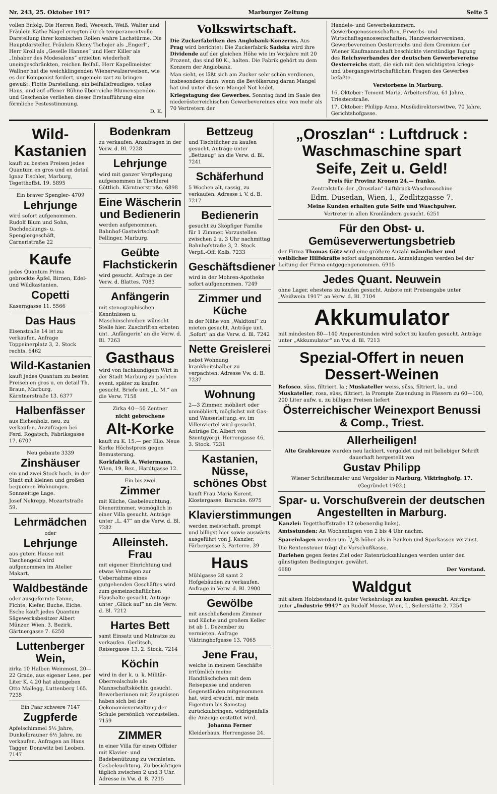Nr. 243, 25. Oktober 1917 Marburger Zeitung Seite 5
vollen Erfolg. Die Herren Redl, Weresch, Weiß, Walter und Fräulein Käthe Nagel erregten durch temperamentvolle Darstellung ihrer komischen Rollen wahre Lachstürme. Die Hauptdarsteller, Fräulein Klemy Tschojer als „Engerl“, Herr Kroll als „Geselle Hannes“ und Herr Killer als „Inhaber des Modesalons“ erzielten wiederholt uneingeschränkten, reichen Beifall. Herr Kapellmeister Wallner hat die weichklingenden Wienerwalzerweisen, wie es der Komponist fordert, ungemein zart zu bringen gewußt. Flotte Darstellung, ein beifallsfreudiges, volles Haus, und auf offener Bühne überreiche Blumenspenden und Geschenke verliehen dieser Erstaufführung eine förmliche Festesstimmung.
D. K.
Volkswirtschaft.
Die Zuckerfabriken des Anglobank-Konzerns. Aus Prag wird berichtet: Die Zuckerfabrik Sadska wird ihre Dividende auf der gleichen Höhe wie im Vorjahre mit 20 Prozent, das sind 80 K., halten. Die Fabrik gehört zu dem Konzern der Anglobank.
Man sieht, es läßt sich am Zucker sehr schön verdienen, insbesonders dann, wenn die Bevölkerung daran Mangel hat und unter diesem Mangel Not leidet.
Kriegstagung des Gewerbes. Sonntag fand im Saale des niederösterreichischen Gewerbevereines eine von mehr als 70 Vertretern der
Handels- und Gewerbekammern, Gewerbegenossenschaften, Erwerbs- und Wirtschaftsgenossenschaften, Handwerkervereinen, Gewerbevereinen Oesterreichs und dem Gremium der Wiener Kaufmannschaft beschickte vierstündige Tagung des Reichsverbandes der deutschen Gewerbevereine Oesterreichs statt, die sich mit den wichtigsten kriegs- und übergangswirtschaftlichen Fragen des Gewerbes befaßte.
Verstorbene in Marburg.
16. Oktober: Tement Maria, Arbeitersfrau, 61 Jahre, Triesterstraße.
17. Oktober: Philipp Anna, Musikdirektorswitwe, 70 Jahre, Gerichtshofgasse.
Wild-Kastanien
kauft zu besten Preisen jedes Quantum en gros und en detail Ignaz Tischler, Marburg, Tegetthoffst. 19. 5895
Ein braver Spengler- 4709
Lehrjunge
wird sofort aufgenommen. Rudolf Blum und Sohn, Dachdeckungs- u. Spenglergeschäft, Carneristraße 22
Kaufe
jedes Quantum Prima gebrockte Äpfel, Birnen, Edel- und Wildkastanien.
Copetti
Kaserngasse 11. 5566
Das Haus
Eisenstraße 14 ist zu verkaufen. Anfrage Toppeinerplatz 3, 2. Stock rechts. 6462
Wild-Kastanien
kauft jedes Quantum zu besten Preisen en gros u. en detail Th. Braun, Marburg, Kärntnerstraße 13. 6377
Halbenfässer
aus Eichenholz, neu, zu verkaufen. Anzufragen bei Ferd. Rogatsch, Fabriksgasse 17. 6707
Neu gebaute 3339
Zinshäuser
ein und zwei Stock hoch, in der Stadt mit kleinen und großen bequemen Wohnungen. Sonnseitige Lage.
Josef Nekrepp, Mozartstraße 59.
Lehrmädchen
oder
Lehrjunge
aus gutem Hause mit Taschengeld wird aufgenommen im Atelier Makart.
Waldbestände
oder ausgeformte Tanne, Fichte, Kiefer, Buche, Eiche, Esche kauft jedes Quantum Sägewerksbesitzer Albert Münzer, Wien. 3. Bezirk, Gärtnergasse 7. 6250
Luttenberger Wein,
zirka 10 Halben Weinmost, 20—22 Grade, aus eigener Lese, per Liter K. 4.20 hat abzugeben Otto Mallegg, Luttenberg 165. 7235
Ein Paar schwere 7147
Zugpferde
Apfelschimmel 5½ Jahre, Dunkelbrauner 6½ Jahre, zu verkaufen. Anfragen an Hans Tagger, Donawitz bei Leoben. 7147
Bodenkram
zu verkaufen. Anzufragen in der Verw. d. Bl. 7228
Lehrjunge
wird mit ganzer Verpflegung aufgenommen in Tischlerei Göttlich. Kärntnerstraße. 6898
Eine Wäscherin und Bedienerin
werden aufgenommen. Bahnhof-Gastwirtschaft Fellinger, Marburg.
Geübte Flachstickerin
wird gesucht. Anfrage in der Verw. d. Blattes. 7083
Anfängerin
mit stenographischen Kenntnissen u. Maschinschreiben wünscht Stelle hier. Zuschriften erbeten unt. ‚Anfängerin‘ an die Verw. d. Bl. 7263
Gasthaus
wird von fachkundigem Wirt in der Stadt Marburg zu pachten event. später zu kaufen gesucht. Briefe unt. „L. M.“ an die Verw. 7158
Zirka 40—50 Zentner
nicht gebrochene
Alt-Korke
kauft zu K. 15.— per Kilo. Neue Korke Höchstpreis gegen Bemusterung.
Korkfabrik A. Weiermann, Wien, 19. Bez., Hardtgasse 12.
Ein bis zwei
Zimmer
mit Küche, Gasbeleuchtung, Dienerzimmer, womöglich in einer Villa gesucht. Anträge unter „L. 47“ an die Verw. d. Bl. 7282
Alleinsteh. Frau
mit eigener Einrichtung und etwas Vermögen zur Uebernahme eines gutgehenden Geschäftes wird zum gemeinschaftlichen Haushalte gesucht. Anträge unter „Glück auf“ an die Verw. d. Bl. 7212
Hartes Bett
samt Einsatz und Matratze zu verkaufen. Gerlitsch, Reisergasse 13, 2. Stock. 7214
Köchin
wird in der k. u. k. Militär-Oberrealschule als Mannschaftsköchin gesucht. Bewerberinnen mit Zeugnissen haben sich bei der Oekonomieverwaltung der Schule persönlich vorzustellen. 7159
ZIMMER
in einer Villa für einen Offizier mit Klavier- und Badebenützung zu vermieten. Gasbeleuchtung. Zu besichtigen täglich zwischen 2 und 3 Uhr. Adresse in Vw. d. B. 7215
Bettzeug
und Tischtücher zu kaufen gesucht. Anträge unter „Bettzeug“ an die Verw. d. Bl. 7241
Schäferhund
5 Wochen alt, rassig, zu verkaufen. Adresse i. V. d. B. 7217
Bedienerin
gesucht zu 3köpfiger Familie für 1 Zimmer. Vorzustellen zwischen 2 u. 3 Uhr nachmittag Bahnhofstraße 3, 2. Stock. Verpfl.-Off. Kolb. 7233
Geschäftsdiener
wird in der Mohren-Apotheke sofort aufgenommen. 7249
Zimmer und Küche
in der Nähe von „Waldtoni“ zu mieten gesucht. Anträge unt. ‚Sofort‘ an die Verw. d. Bl. 7242
Nette Greislerei
nebst Wohnung krankheitshalber zu verpachten. Adresse Vw. d. B. 7237
Wohnung
2—3 Zimmer, möbliert oder unmöbliert, möglichst mit Gas- und Wasserleitung. ev. im Villenviertel wird gesucht. Anträge Dr. Albert von Szentgyörgi, Herrengasse 46, 3. Stock. 7231
Kastanien, Nüsse, schönes Obst
kauft Frau Maria Korent, Klostergasse, Baracke. 6975
Klavierstimmungen
werden meisterhaft, prompt und billigst hier sowie auswärts ausgeführt von J. Kanzler, Färbergasse 3, Parterre. 39
Haus
Mühlgasse 28 samt 2 Hofgebäuden zu verkaufen. Anfrage in Verw. d. Bl. 2900
Gewölbe
mit anschließendem Zimmer und Küche und großem Keller ist ab 1. Dezember zu vermieten. Anfrage Viktringhofgasse 13. 7065
Jene Frau,
welche in meinem Geschäfte irrtümlich meine Handtäschchen mit dem Reisepasse und anderen Gegenständen mitgenommen hat, wird ersucht, mir mein Eigentum bis Samstag zurückzubringen, widrigenfalls die Anzeige erstattet wird.
Johanna Ferner
Kleiderhaus, Herrengasse 24.
„Oroszlan“ : Luftdruck : Waschmaschine spart
Seife, Zeit u. Geld!
Preis für Provinz Kronen 24.— franko.
Zentralstelle der „Oroszlan“-Luftdruck-Waschmaschine
Edm. Dusedan, Wien, I., Zedlitzgasse 7.
Meine Kunden erhalten gute Seife und Waschpulver.
Vertreter in allen Kronländern gesucht. 6251
Für den Obst- u. Gemüseverwertungsbetrieb
der Firma Thomas Götz wird eine größere Anzahl männlicher und weiblicher Hilfskräfte sofort aufgenommen. Anmeldungen werden bei der Leitung der Firma entgegengenommen. 6915
Jedes Quant. Neuwein
ohne Lager, ehestens zu kaufen gesucht. Anbote mit Preisangabe unter „Weißwein 1917“ an Verw. d. Bl. 7104
Akkumulator
mit mindesten 80—140 Amperestunden wird sofort zu kaufen gesucht. Anträge unter „Akkumulator“ an Vw. d. Bl. 7213
Spezial-Offert in neuen Dessert-Weinen
Refosco, süss, filtriert, la.; Muskateller weiss, süss, filtriert, la., und Muskateller, rosa, süss, filtriert, la Prompte Zusendung in Fässern zu 60—100, 200 Liter aufw. u. zu billigen Preisen liefert
Österreichischer Weinexport Benussi & Comp., Triest.
Allerheiligen!
Alte Grabkreuze werden neu lackiert, vergoldet und mit beliebiger Schrift dauerhaft hergestellt von
Gustav Philipp
Wiener Schriftenmaler und Vergolder in Marburg, Viktringhofg. 17.
(Gegründet 1902.)
Spar- u. Vorschußverein der deutschen Angestellten in Marburg.
Kanzlei: Tegetthoffstraße 12 (ebenerdig links).
Amtsstunden: An Wochentagen von 2 bis 4 Uhr nachm.
Spareinlagen werden um 1/2% höher als in Banken und Sparkassen verzinst. Die Rentensteuer trägt die Vorschußkasse.
Darlehen gegen festes Ziel oder Ratenrückzahlungen werden unter den günstigsten Bedingungen gewährt.
6680 Der Vorstand.
Waldgut
mit altem Holzbestand in guter Verkehrslage zu kaufen gesucht. Anträge unter „Industrie 9947“ an Rudolf Mosse, Wien, I., Seilerstätte 2. 7254